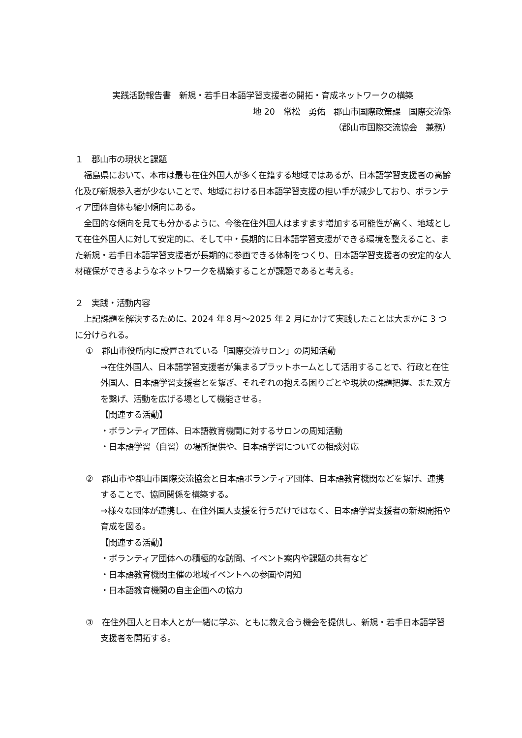実践活動報告書　新規・若手日本語学習支援者の開拓・育成ネットワークの構築
地 20　常松　勇佑　郡山市国際政策課　国際交流係
（郡山市国際交流協会　兼務）
１　郡山市の現状と課題
福島県において、本市は最も在住外国人が多く在籍する地域ではあるが、日本語学習支援者の高齢化及び新規参入者が少ないことで、地域における日本語学習支援の担い手が減少しており、ボランティア団体自体も縮小傾向にある。
全国的な傾向を見ても分かるように、今後在住外国人はますます増加する可能性が高く、地域として在住外国人に対して安定的に、そして中・長期的に日本語学習支援ができる環境を整えること、また新規・若手日本語学習支援者が長期的に参画できる体制をつくり、日本語学習支援者の安定的な人材確保ができるようなネットワークを構築することが課題であると考える。
２　実践・活動内容
上記課題を解決するために、2024 年８月～2025 年 2 月にかけて実践したことは大まかに 3 つに分けられる。
①　郡山市役所内に設置されている「国際交流サロン」の周知活動
→在住外国人、日本語学習支援者が集まるプラットホームとして活用することで、行政と在住外国人、日本語学習支援者とを繋ぎ、それぞれの抱える困りごとや現状の課題把握、また双方を繋げ、活動を広げる場として機能させる。
【関連する活動】
・ボランティア団体、日本語教育機関に対するサロンの周知活動
・日本語学習（自習）の場所提供や、日本語学習についての相談対応
②　郡山市や郡山市国際交流協会と日本語ボランティア団体、日本語教育機関などを繋げ、連携することで、協同関係を構築する。
→様々な団体が連携し、在住外国人支援を行うだけではなく、日本語学習支援者の新規開拓や育成を図る。
【関連する活動】
・ボランティア団体への積極的な訪問、イベント案内や課題の共有など
・日本語教育機関主催の地域イベントへの参画や周知
・日本語教育機関の自主企画への協力
③　在住外国人と日本人とが一緒に学ぶ、ともに教え合う機会を提供し、新規・若手日本語学習支援者を開拓する。